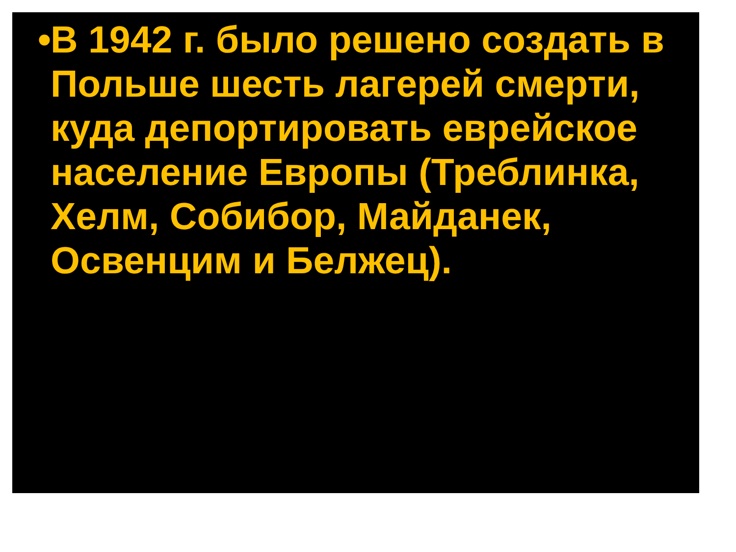• В 1942 г. было решено создать в Польше шесть лагерей смерти, куда депортировать еврейское население Европы (Треблинка, Хелм, Собибор, Майданек, Освенцим и Белжец).